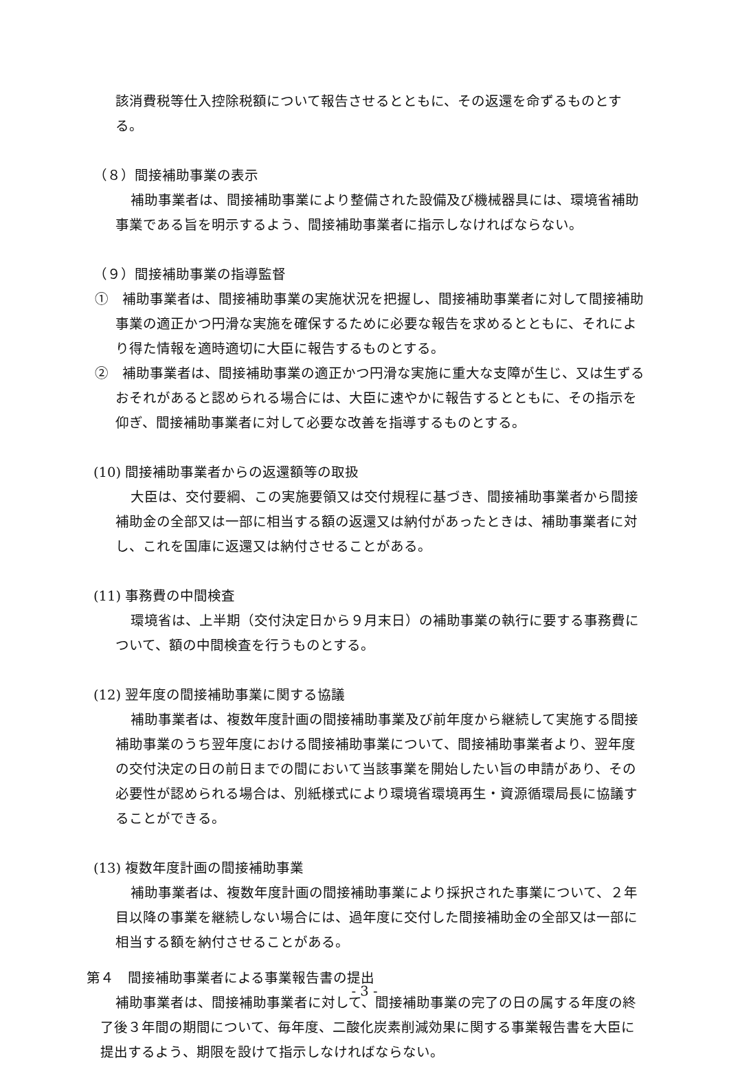該消費税等仕入控除税額について報告させるとともに、その返還を命ずるものとする。
（８）間接補助事業の表示
補助事業者は、間接補助事業により整備された設備及び機械器具には、環境省補助事業である旨を明示するよう、間接補助事業者に指示しなければならない。
（９）間接補助事業の指導監督
①　補助事業者は、間接補助事業の実施状況を把握し、間接補助事業者に対して間接補助事業の適正かつ円滑な実施を確保するために必要な報告を求めるとともに、それにより得た情報を適時適切に大臣に報告するものとする。
②　補助事業者は、間接補助事業の適正かつ円滑な実施に重大な支障が生じ、又は生ずるおそれがあると認められる場合には、大臣に速やかに報告するとともに、その指示を仰ぎ、間接補助事業者に対して必要な改善を指導するものとする。
(10) 間接補助事業者からの返還額等の取扱
大臣は、交付要綱、この実施要領又は交付規程に基づき、間接補助事業者から間接補助金の全部又は一部に相当する額の返還又は納付があったときは、補助事業者に対し、これを国庫に返還又は納付させることがある。
(11) 事務費の中間検査
環境省は、上半期（交付決定日から９月末日）の補助事業の執行に要する事務費について、額の中間検査を行うものとする。
(12) 翌年度の間接補助事業に関する協議
補助事業者は、複数年度計画の間接補助事業及び前年度から継続して実施する間接補助事業のうち翌年度における間接補助事業について、間接補助事業者より、翌年度の交付決定の日の前日までの間において当該事業を開始したい旨の申請があり、その必要性が認められる場合は、別紙様式により環境省環境再生・資源循環局長に協議することができる。
(13) 複数年度計画の間接補助事業
補助事業者は、複数年度計画の間接補助事業により採択された事業について、２年目以降の事業を継続しない場合には、過年度に交付した間接補助金の全部又は一部に相当する額を納付させることがある。
第４　間接補助事業者による事業報告書の提出
補助事業者は、間接補助事業者に対して、間接補助事業の完了の日の属する年度の終了後３年間の期間について、毎年度、二酸化炭素削減効果に関する事業報告書を大臣に提出するよう、期限を設けて指示しなければならない。
- 3 -